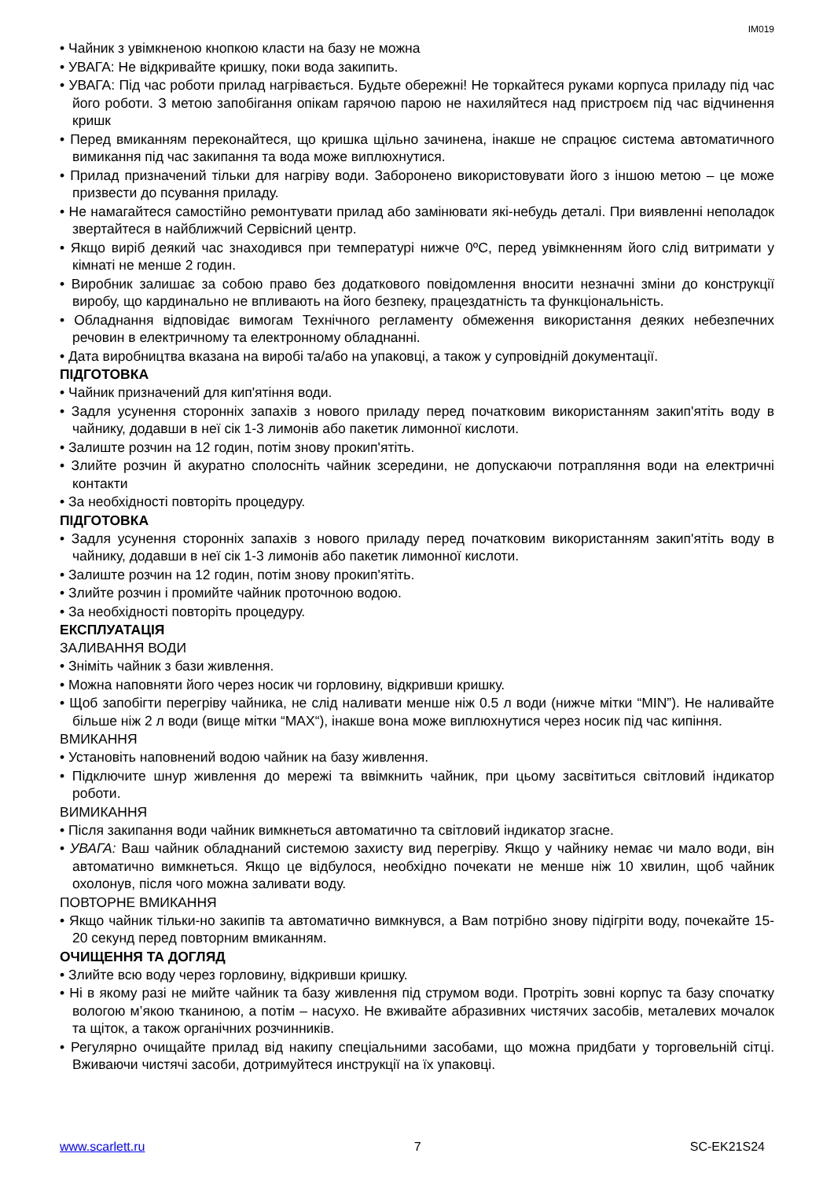IM019
• Чайник з увімкненою кнопкою класти на базу не можна
• УВАГА: Не відкривайте кришку, поки вода закипить.
• УВАГА: Під час роботи прилад нагрівається. Будьте обережні! Не торкайтеся руками корпуса приладу під час його роботи. З метою запобігання опікам гарячою парою не нахиляйтеся над пристроєм під час відчинення кришк
• Перед вмиканням переконайтеся, що кришка щільно зачинена, інакше не спрацює система автоматичного вимикання під час закипання та вода може виплюхнутися.
• Прилад призначений тільки для нагріву води. Заборонено використовувати його з іншою метою – це може призвести до псування приладу.
• Не намагайтеся самостійно ремонтувати прилад або замінювати які-небудь деталі. При виявленні неполадок звертайтеся в найближчий Сервісний центр.
• Якщо виріб деякий час знаходився при температурі нижче 0ºC, перед увімкненням його слід витримати у кімнаті не менше 2 годин.
• Виробник залишає за собою право без додаткового повідомлення вносити незначні зміни до конструкції виробу, що кардинально не впливають на його безпеку, працездатність та функціональність.
• Обладнання відповідає вимогам Технічного регламенту обмеження використання деяких небезпечних речовин в електричному та електронному обладнанні.
• Дата виробництва вказана на виробі та/або на упаковці, а також у супровідній документації.
ПІДГОТОВКА
• Чайник призначений для кип'ятіння води.
• Задля усунення сторонніх запахів з нового приладу перед початковим використанням закип'ятіть воду в чайнику, додавши в неї сік 1-3 лимонів або пакетик лимонної кислоти.
• Залиште розчин на 12 годин, потім знову прокип'ятіть.
• Злийте розчин й акуратно сполосніть чайник зсередини, не допускаючи потрапляння води на електричні контакти
• За необхідності повторіть процедуру.
ПІДГОТОВКА
• Задля усунення сторонніх запахів з нового приладу перед початковим використанням закип'ятіть воду в чайнику, додавши в неї сік 1-3 лимонів або пакетик лимонної кислоти.
• Залиште розчин на 12 годин, потім знову прокип'ятіть.
• Злийте розчин і промийте чайник проточною водою.
• За необхідності повторіть процедуру.
ЕКСПЛУАТАЦІЯ
ЗАЛИВАННЯ ВОДИ
• Зніміть чайник з бази живлення.
• Можна наповняти його через носик чи горловину, відкривши кришку.
• Щоб запобігти перегріву чайника, не слід наливати менше ніж 0.5 л води (нижче мітки “MIN”). Не наливайте більше ніж 2 л води (вище мітки “MAX“), інакше вона може виплюхнутися через носик під час кипіння.
ВМИКАННЯ
• Установіть наповнений водою чайник на базу живлення.
• Підключите шнур живлення до мережі та ввімкнить чайник, при цьому засвітиться світловий індикатор роботи.
ВИМИКАННЯ
• Після закипання води чайник вимкнеться автоматично та світловий індикатор згасне.
• УВАГА: Ваш чайник обладнаний системою захисту вид перегріву. Якщо у чайнику немає чи мало води, він автоматично вимкнеться. Якщо це відбулося, необхідно почекати не менше ніж 10 хвилин, щоб чайник охолонув, після чого можна заливати воду.
ПОВТОРНЕ ВМИКАННЯ
• Якщо чайник тільки-но закипів та автоматично вимкнувся, а Вам потрібно знову підігріти воду, почекайте 15-20 секунд перед повторним вмиканням.
ОЧИЩЕННЯ ТА ДОГЛЯД
• Злийте всю воду через горловину, відкривши кришку.
• Ні в якому разі не мийте чайник та базу живлення під струмом води. Протріть зовні корпус та базу спочатку вологою м’якою тканиною, а потім – насухо. Не вживайте абразивних чистячих засобів, металевих мочалок та щіток, а також органічних розчинників.
• Регулярно очищайте прилад від накипу спеціальними засобами, що можна придбати у торговельній сітці. Вживаючи чистячі засоби, дотримуйтеся инструкції на їх упаковці.
www.scarlett.ru 7 SC-EK21S24